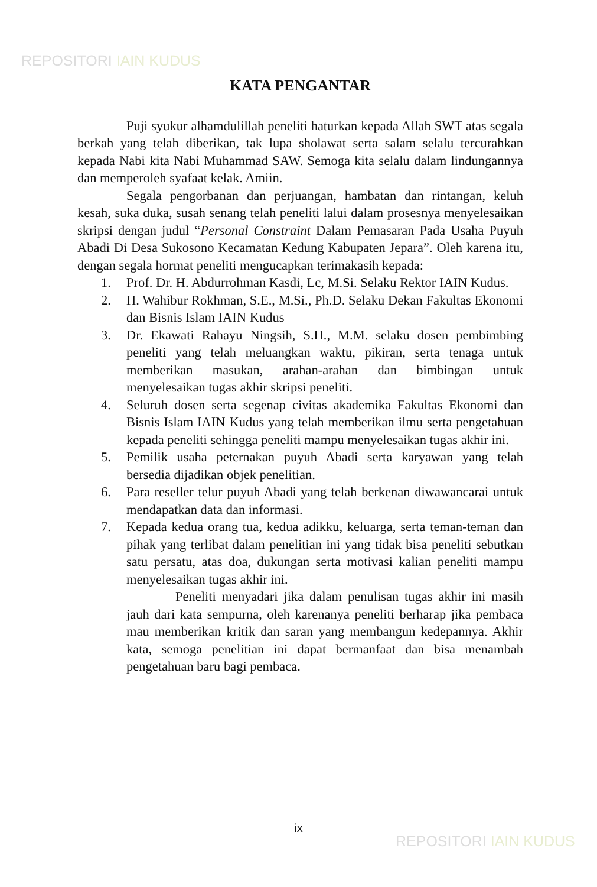REPOSITORI IAIN KUDUS
KATA PENGANTAR
Puji syukur alhamdulillah peneliti haturkan kepada Allah SWT atas segala berkah yang telah diberikan, tak lupa sholawat serta salam selalu tercurahkan kepada Nabi kita Nabi Muhammad SAW. Semoga kita selalu dalam lindungannya dan memperoleh syafaat kelak. Amiin.
Segala pengorbanan dan perjuangan, hambatan dan rintangan, keluh kesah, suka duka, susah senang telah peneliti lalui dalam prosesnya menyelesaikan skripsi dengan judul “Personal Constraint Dalam Pemasaran Pada Usaha Puyuh Abadi Di Desa Sukosono Kecamatan Kedung Kabupaten Jepara”. Oleh karena itu, dengan segala hormat peneliti mengucapkan terimakasih kepada:
1. Prof. Dr. H. Abdurrohman Kasdi, Lc, M.Si. Selaku Rektor IAIN Kudus.
2. H. Wahibur Rokhman, S.E., M.Si., Ph.D. Selaku Dekan Fakultas Ekonomi dan Bisnis Islam IAIN Kudus
3. Dr. Ekawati Rahayu Ningsih, S.H., M.M. selaku dosen pembimbing peneliti yang telah meluangkan waktu, pikiran, serta tenaga untuk memberikan masukan, arahan-arahan dan bimbingan untuk menyelesaikan tugas akhir skripsi peneliti.
4. Seluruh dosen serta segenap civitas akademika Fakultas Ekonomi dan Bisnis Islam IAIN Kudus yang telah memberikan ilmu serta pengetahuan kepada peneliti sehingga peneliti mampu menyelesaikan tugas akhir ini.
5. Pemilik usaha peternakan puyuh Abadi serta karyawan yang telah bersedia dijadikan objek penelitian.
6. Para reseller telur puyuh Abadi yang telah berkenan diwawancarai untuk mendapatkan data dan informasi.
7. Kepada kedua orang tua, kedua adikku, keluarga, serta teman-teman dan pihak yang terlibat dalam penelitian ini yang tidak bisa peneliti sebutkan satu persatu, atas doa, dukungan serta motivasi kalian peneliti mampu menyelesaikan tugas akhir ini.
Peneliti menyadari jika dalam penulisan tugas akhir ini masih jauh dari kata sempurna, oleh karenanya peneliti berharap jika pembaca mau memberikan kritik dan saran yang membangun kedepannya. Akhir kata, semoga penelitian ini dapat bermanfaat dan bisa menambah pengetahuan baru bagi pembaca.
ix
REPOSITORI IAIN KUDUS